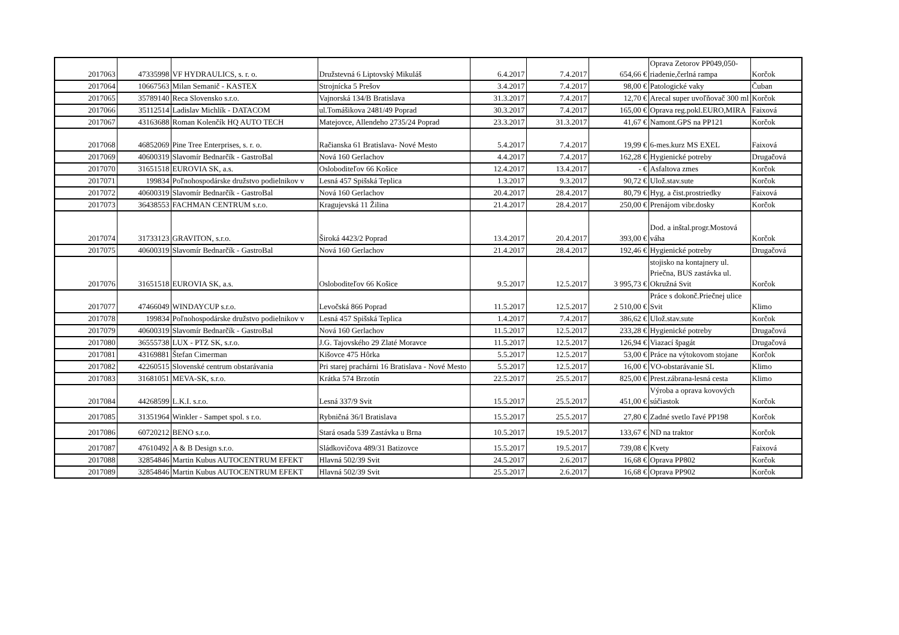| 2017063 | 47335998 | VF HYDRAULICS, s. r. o. | Družstevná 6 Liptovský Mikuláš | 6.4.2017 | 7.4.2017 | 654,66 € | Oprava Zetorov PP049,050-riadenie,čerlná rampa | Korčok |
| 2017064 | 10667563 | Milan Semanič - KASTEX | Strojnícka 5 Prešov | 3.4.2017 | 7.4.2017 | 98,00 € | Patologické vaky | Čuban |
| 2017065 | 35789140 | Reca Slovensko s.r.o. | Vajnorská 134/B Bratislava | 31.3.2017 | 7.4.2017 | 12,70 € | Arecal super uvoľňovač 300 ml | Korčok |
| 2017066 | 35112514 | Ladislav Michlík - DATACOM | ul.Tomášikova 2481/49 Poprad | 30.3.2017 | 7.4.2017 | 165,00 € | Oprava reg.pokl.EURO,MIRA | Faixová |
| 2017067 | 43163688 | Roman Kolenčík HQ AUTO TECH | Matejovce, Allendeho 2735/24 Poprad | 23.3.2017 | 31.3.2017 | 41,67 € | Namont.GPS na PP121 | Korčok |
| 2017068 | 46852069 | Pine Tree Enterprises, s. r. o. | Račianska 61 Bratislava- Nové Mesto | 5.4.2017 | 7.4.2017 | 19,99 € | 6-mes.kurz MS EXEL | Faixová |
| 2017069 | 40600319 | Slavomír Bednarčík - GastroBal | Nová 160 Gerlachov | 4.4.2017 | 7.4.2017 | 162,28 € | Hygienické potreby | Drugačová |
| 2017070 | 31651518 | EUROVIA SK, a.s. | Osloboditeľov 66 Košice | 12.4.2017 | 13.4.2017 | - € | Asfaltova zmes | Korčok |
| 2017071 | 199834 | Poľnohospodárske družstvo podielnikov v | Lesná 457 Spišská Teplica | 1.3.2017 | 9.3.2017 | 90,72 € | Ulož.stav.sute | Korčok |
| 2017072 | 40600319 | Slavomír Bednarčík - GastroBal | Nová 160 Gerlachov | 20.4.2017 | 28.4.2017 | 80,79 € | Hyg. a čist.prostriedky | Faixová |
| 2017073 | 36438553 | FACHMAN CENTRUM s.r.o. | Kragujevská 11 Žilina | 21.4.2017 | 28.4.2017 | 250,00 € | Prenájom vibr.dosky | Korčok |
| 2017074 | 31733123 | GRAVITON, s.r.o. | Široká 4423/2 Poprad | 13.4.2017 | 20.4.2017 | 393,00 € | Dod. a inštal.progr.Mostová váha | Korčok |
| 2017075 | 40600319 | Slavomír Bednarčík - GastroBal | Nová 160 Gerlachov | 21.4.2017 | 28.4.2017 | 192,46 € | Hygienické potreby | Drugačová |
| 2017076 | 31651518 | EUROVIA SK, a.s. | Osloboditeľov 66 Košice | 9.5.2017 | 12.5.2017 | 3 995,73 € | stojisko na kontajnery ul. Priečna, BUS zastávka ul. Okružná Svit | Korčok |
| 2017077 | 47466049 | WINDAYCUP s.r.o. | Levočská 866 Poprad | 11.5.2017 | 12.5.2017 | 2 510,00 € | Práce s dokonč.Priečnej ulice Svit | Klimo |
| 2017078 | 199834 | Poľnohospodárske družstvo podielnikov v | Lesná 457 Spišská Teplica | 1.4.2017 | 7.4.2017 | 386,62 € | Ulož.stav.sute | Korčok |
| 2017079 | 40600319 | Slavomír Bednarčík - GastroBal | Nová 160 Gerlachov | 11.5.2017 | 12.5.2017 | 233,28 € | Hygienické potreby | Drugačová |
| 2017080 | 36555738 | LUX - PTZ SK, s.r.o. | J.G. Tajovského 29 Zlaté Moravce | 11.5.2017 | 12.5.2017 | 126,94 € | Viazací špagát | Drugačová |
| 2017081 | 43169881 | Štefan Cimerman | Kišovce 475 Hôrka | 5.5.2017 | 12.5.2017 | 53,00 € | Práce na výtokovom stojane | Korčok |
| 2017082 | 42260515 | Slovenské centrum obstarávania | Pri starej prachárni 16 Bratislava - Nové Mesto | 5.5.2017 | 12.5.2017 | 16,00 € | VO-obstarávanie SL | Klimo |
| 2017083 | 31681051 | MEVA-SK, s.r.o. | Krátka 574 Brzotín | 22.5.2017 | 25.5.2017 | 825,00 € | Prest.zábrana-lesná cesta | Klimo |
| 2017084 | 44268599 | L.K.I. s.r.o. | Lesná 337/9 Svit | 15.5.2017 | 25.5.2017 | 451,00 € | Výroba a oprava kovových súčiastok | Korčok |
| 2017085 | 31351964 | Winkler - Sampet spol. s r.o. | Rybničná 36/I Bratislava | 15.5.2017 | 25.5.2017 | 27,80 € | Zadné svetlo ľavé PP198 | Korčok |
| 2017086 | 60720212 | BENO s.r.o. | Stará osada 539 Zastávka u Brna | 10.5.2017 | 19.5.2017 | 133,67 € | ND na traktor | Korčok |
| 2017087 | 47610492 | A & B Design s.r.o. | Sládkovičova 489/31 Batizovce | 15.5.2017 | 19.5.2017 | 739,08 € | Kvety | Faixová |
| 2017088 | 32854846 | Martin Kubus AUTOCENTRUM EFEKT | Hlavná 502/39 Svit | 24.5.2017 | 2.6.2017 | 16,68 € | Oprava PP802 | Korčok |
| 2017089 | 32854846 | Martin Kubus AUTOCENTRUM EFEKT | Hlavná 502/39 Svit | 25.5.2017 | 2.6.2017 | 16,68 € | Oprava PP902 | Korčok |